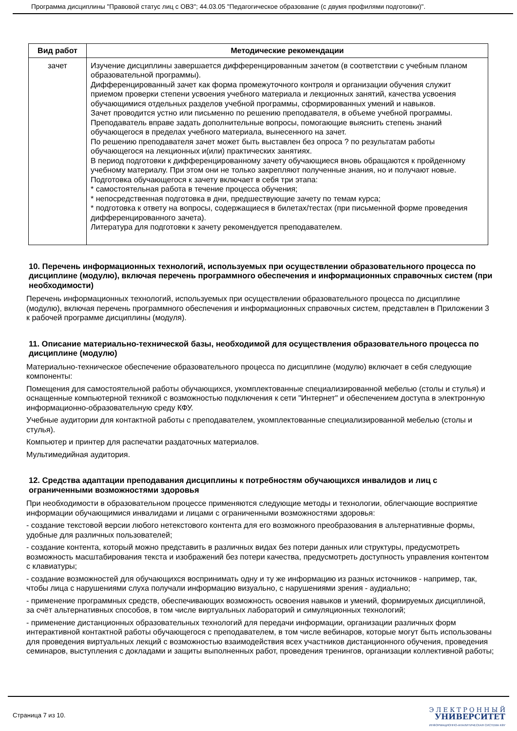Программа дисциплины "Правовой статус лиц с ОВЗ"; 44.03.05 "Педагогическое образование (с двумя профилями подготовки)".
| Вид работ | Методические рекомендации |
| --- | --- |
| зачет | Изучение дисциплины завершается дифференцированным зачетом (в соответствии с учебным планом образовательной программы). Дифференцированный зачет как форма промежуточного контроля и организации обучения служит приемом проверки степени усвоения учебного материала и лекционных занятий, качества усвоения обучающимися отдельных разделов учебной программы, сформированных умений и навыков. Зачет проводится устно или письменно по решению преподавателя, в объеме учебной программы. Преподаватель вправе задать дополнительные вопросы, помогающие выяснить степень знаний обучающегося в пределах учебного материала, вынесенного на зачет. По решению преподавателя зачет может быть выставлен без опроса ? по результатам работы обучающегося на лекционных и(или) практических занятиях. В период подготовки к дифференцированному зачету обучающиеся вновь обращаются к пройденному учебному материалу. При этом они не только закрепляют полученные знания, но и получают новые. Подготовка обучающегося к зачету включает в себя три этапа: * самостоятельная работа в течение процесса обучения; * непосредственная подготовка в дни, предшествующие зачету по темам курса; * подготовка к ответу на вопросы, содержащиеся в билетах/тестах (при письменной форме проведения дифференцированного зачета). Литература для подготовки к зачету рекомендуется преподавателем. |
10. Перечень информационных технологий, используемых при осуществлении образовательного процесса по дисциплине (модулю), включая перечень программного обеспечения и информационных справочных систем (при необходимости)
Перечень информационных технологий, используемых при осуществлении образовательного процесса по дисциплине (модулю), включая перечень программного обеспечения и информационных справочных систем, представлен в Приложении 3 к рабочей программе дисциплины (модуля).
11. Описание материально-технической базы, необходимой для осуществления образовательного процесса по дисциплине (модулю)
Материально-техническое обеспечение образовательного процесса по дисциплине (модулю) включает в себя следующие компоненты:
Помещения для самостоятельной работы обучающихся, укомплектованные специализированной мебелью (столы и стулья) и оснащенные компьютерной техникой с возможностью подключения к сети "Интернет" и обеспечением доступа в электронную информационно-образовательную среду КФУ.
Учебные аудитории для контактной работы с преподавателем, укомплектованные специализированной мебелью (столы и стулья).
Компьютер и принтер для распечатки раздаточных материалов.
Мультимедийная аудитория.
12. Средства адаптации преподавания дисциплины к потребностям обучающихся инвалидов и лиц с ограниченными возможностями здоровья
При необходимости в образовательном процессе применяются следующие методы и технологии, облегчающие восприятие информации обучающимися инвалидами и лицами с ограниченными возможностями здоровья:
- создание текстовой версии любого нетекстового контента для его возможного преобразования в альтернативные формы, удобные для различных пользователей;
- создание контента, который можно представить в различных видах без потери данных или структуры, предусмотреть возможность масштабирования текста и изображений без потери качества, предусмотреть доступность управления контентом с клавиатуры;
- создание возможностей для обучающихся воспринимать одну и ту же информацию из разных источников - например, так, чтобы лица с нарушениями слуха получали информацию визуально, с нарушениями зрения - аудиально;
- применение программных средств, обеспечивающих возможность освоения навыков и умений, формируемых дисциплиной, за счёт альтернативных способов, в том числе виртуальных лабораторий и симуляционных технологий;
- применение дистанционных образовательных технологий для передачи информации, организации различных форм интерактивной контактной работы обучающегося с преподавателем, в том числе вебинаров, которые могут быть использованы для проведения виртуальных лекций с возможностью взаимодействия всех участников дистанционного обучения, проведения семинаров, выступления с докладами и защиты выполненных работ, проведения тренингов, организации коллективной работы;
Страница 7 из 10.
Э Л Е К Т Р О Н Н Ы Й
УНИВЕРСИТЕТ
ИНФОРМАЦИОННО-АНАЛИТИЧЕСКАЯ СИСТЕМА КФУ